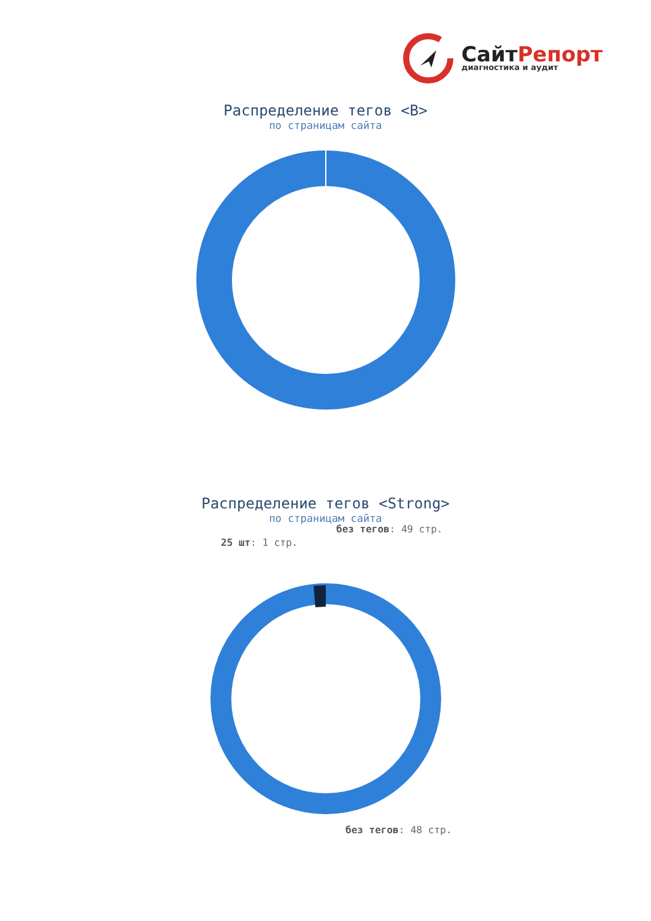СайтРепорт
диагностика и аудит
Распределение тегов <B>
по страницам сайта
без тегов: 49 стр.
Распределение тегов <Strong>
по страницам сайта
25 шт: 1 стр.
без тегов: 48 стр.